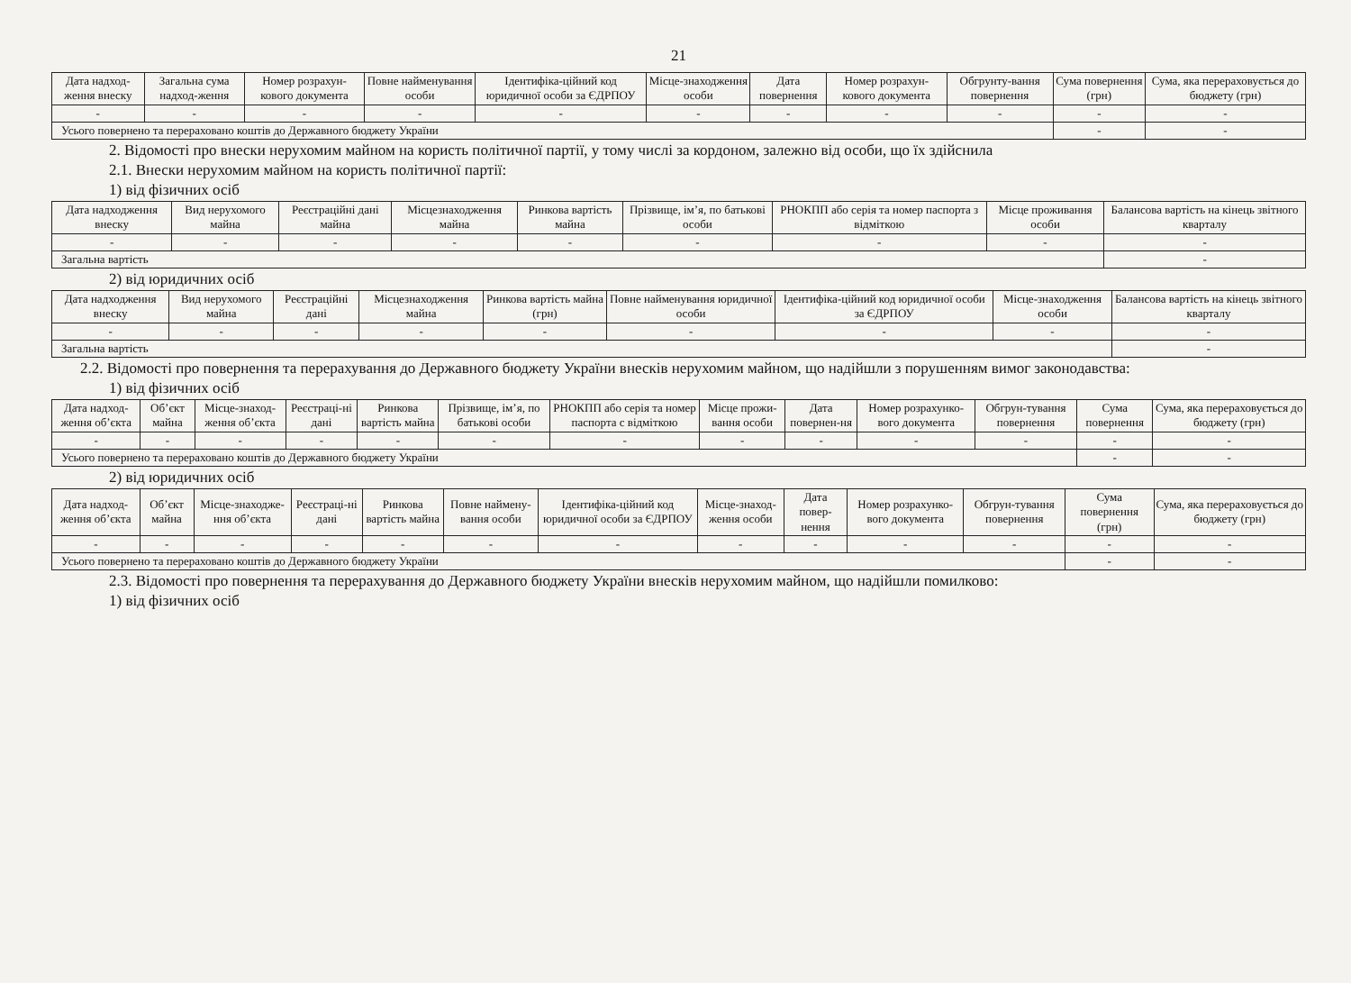21
| Дата надход-ження внеску | Загальна сума надход-ження | Номер розрахун-кового документа | Повне найменування особи | Ідентифіка-ційний код юридичної особи за ЄДРПОУ | Місце-знаходження особи | Дата повернення | Номер розрахун-кового документа | Обгрунту-вання повернення | Сума повернення (грн) | Сума, яка перераховується до бюджету (грн) |
| --- | --- | --- | --- | --- | --- | --- | --- | --- | --- | --- |
| - | - | - | - | - | - | - | - | - | - | - |
| Усього повернено та перераховано коштів до Державного бюджету України | | | | | | | | | - | - |
2. Відомості про внески нерухомим майном на користь політичної партії, у тому числі за кордоном, залежно від особи, що їх здійснила
2.1. Внески нерухомим майном на користь політичної партії:
1) від фізичних осіб
| Дата надходження внеску | Вид нерухомого майна | Реєстраційні дані майна | Місцезнаходження майна | Ринкова вартість майна | Прізвище, ім’я, по батькові особи | РНОКПП або серія та номер паспорта з відміткою | Місце проживання особи | Балансова вартість на кінець звітного кварталу |
| --- | --- | --- | --- | --- | --- | --- | --- | --- |
| - | - | - | - | - | - | - | - | - |
| Загальна вартість | | | | | | | | - |
2) від юридичних осіб
| Дата надходження внеску | Вид нерухомого майна | Реєстраційні дані | Місцезнаходження майна | Ринкова вартість майна (грн) | Повне найменування юридичної особи | Ідентифіка-ційний код юридичної особи за ЄДРПОУ | Місце-знаходження особи | Балансова вартість на кінець звітного кварталу |
| --- | --- | --- | --- | --- | --- | --- | --- | --- |
| - | - | - | - | - | - | - | - | - |
| Загальна вартість | | | | | | | | - |
2.2. Відомості про повернення та перерахування до Державного бюджету України внесків нерухомим майном, що надійшли з порушенням вимог законодавства:
1) від фізичних осіб
| Дата надход-ження об’єкта | Об’єкт майна | Місце-знаход-ження об’єкта | Реєстраці-ні дані | Ринкова вартість майна | Прізвище, ім’я, по батькові особи | РНОКПП або серія та номер паспорта с відміткою | Місце прожи-вання особи | Дата повернен-ня | Номер розрахунко-вого документа | Обгрун-тування повернення | Сума повернення | Сума, яка перераховується до бюджету (грн) |
| --- | --- | --- | --- | --- | --- | --- | --- | --- | --- | --- | --- | --- |
| - | - | - | - | - | - | - | - | - | - | - | - | - |
| Усього повернено та перераховано коштів до Державного бюджету України | | | | | | | | | | | - | - |
2) від юридичних осіб
| Дата надход-ження об’єкта | Об’єкт майна | Місце-знаходже-ння об’єкта | Реєстраці-ні дані | Ринкова вартість майна | Повне наймену-вання особи | Ідентифіка-ційний код юридичної особи за ЄДРПОУ | Місце-знаход-ження особи | Дата повер-нення | Номер розрахунко-вого документа | Обгрун-тування повернення | Сума повернення (грн) | Сума, яка перераховується до бюджету (грн) |
| --- | --- | --- | --- | --- | --- | --- | --- | --- | --- | --- | --- | --- |
| - | - | - | - | - | - | - | - | - | - | - | - | - |
| Усього повернено та перераховано коштів до Державного бюджету України | | | | | | | | | | | - | - |
2.3. Відомості про повернення та перерахування до Державного бюджету України внесків нерухомим майном, що надійшли помилково:
1) від фізичних осіб